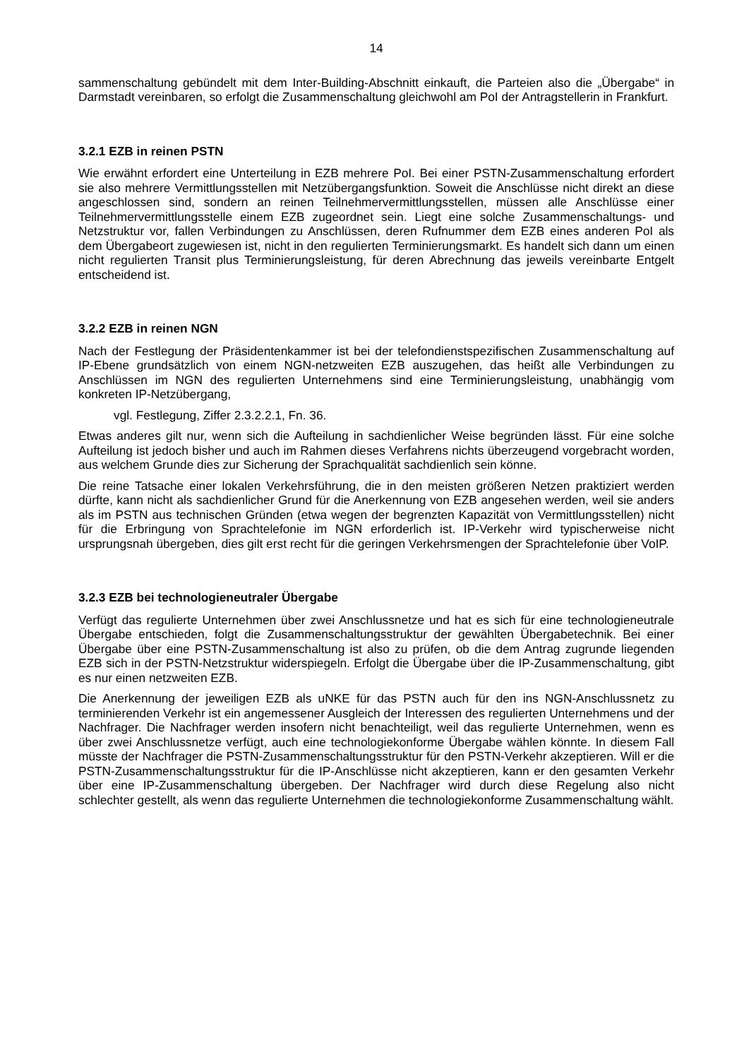14
sammenschaltung gebündelt mit dem Inter-Building-Abschnitt einkauft, die Parteien also die „Übergabe“ in Darmstadt vereinbaren, so erfolgt die Zusammenschaltung gleichwohl am PoI der Antragstellerin in Frankfurt.
3.2.1 EZB in reinen PSTN
Wie erwähnt erfordert eine Unterteilung in EZB mehrere PoI. Bei einer PSTN-Zusammenschaltung erfordert sie also mehrere Vermittlungsstellen mit Netzübergangsfunktion. Soweit die Anschlüsse nicht direkt an diese angeschlossen sind, sondern an reinen Teilnehmervermittlungsstellen, müssen alle Anschlüsse einer Teilnehmervermittlungsstelle einem EZB zugeordnet sein. Liegt eine solche Zusammenschaltungs- und Netzstruktur vor, fallen Verbindungen zu Anschlüssen, deren Rufnummer dem EZB eines anderen PoI als dem Übergabeort zugewiesen ist, nicht in den regulierten Terminierungsmarkt. Es handelt sich dann um einen nicht regulierten Transit plus Terminierungsleistung, für deren Abrechnung das jeweils vereinbarte Entgelt entscheidend ist.
3.2.2 EZB in reinen NGN
Nach der Festlegung der Präsidentenkammer ist bei der telefondienstspezifischen Zusammenschaltung auf IP-Ebene grundsätzlich von einem NGN-netzweiten EZB auszugehen, das heißt alle Verbindungen zu Anschlüssen im NGN des regulierten Unternehmens sind eine Terminierungsleistung, unabhängig vom konkreten IP-Netzübergang,
vgl. Festlegung, Ziffer 2.3.2.2.1, Fn. 36.
Etwas anderes gilt nur, wenn sich die Aufteilung in sachdienlicher Weise begründen lässt. Für eine solche Aufteilung ist jedoch bisher und auch im Rahmen dieses Verfahrens nichts überzeugend vorgebracht worden, aus welchem Grunde dies zur Sicherung der Sprachqualität sachdienlich sein könne.
Die reine Tatsache einer lokalen Verkehrsführung, die in den meisten größeren Netzen praktiziert werden dürfte, kann nicht als sachdienlicher Grund für die Anerkennung von EZB angesehen werden, weil sie anders als im PSTN aus technischen Gründen (etwa wegen der begrenzten Kapazität von Vermittlungsstellen) nicht für die Erbringung von Sprachtelefonie im NGN erforderlich ist. IP-Verkehr wird typischerweise nicht ursprungsnah übergeben, dies gilt erst recht für die geringen Verkehrsmengen der Sprachtelefonie über VoIP.
3.2.3 EZB bei technologieneutraler Übergabe
Verfügt das regulierte Unternehmen über zwei Anschlussnetze und hat es sich für eine technologieneutrale Übergabe entschieden, folgt die Zusammenschaltungsstruktur der gewählten Übergabetechnik. Bei einer Übergabe über eine PSTN-Zusammenschaltung ist also zu prüfen, ob die dem Antrag zugrunde liegenden EZB sich in der PSTN-Netzstruktur widerspiegeln. Erfolgt die Übergabe über die IP-Zusammenschaltung, gibt es nur einen netzweiten EZB.
Die Anerkennung der jeweiligen EZB als uNKE für das PSTN auch für den ins NGN-Anschlussnetz zu terminierenden Verkehr ist ein angemessener Ausgleich der Interessen des regulierten Unternehmens und der Nachfrager. Die Nachfrager werden insofern nicht benachteiligt, weil das regulierte Unternehmen, wenn es über zwei Anschlussnetze verfügt, auch eine technologiekonforme Übergabe wählen könnte. In diesem Fall müsste der Nachfrager die PSTN-Zusammenschaltungsstruktur für den PSTN-Verkehr akzeptieren. Will er die PSTN-Zusammenschaltungsstruktur für die IP-Anschlüsse nicht akzeptieren, kann er den gesamten Verkehr über eine IP-Zusammenschaltung übergeben. Der Nachfrager wird durch diese Regelung also nicht schlechter gestellt, als wenn das regulierte Unternehmen die technologiekonforme Zusammenschaltung wählt.